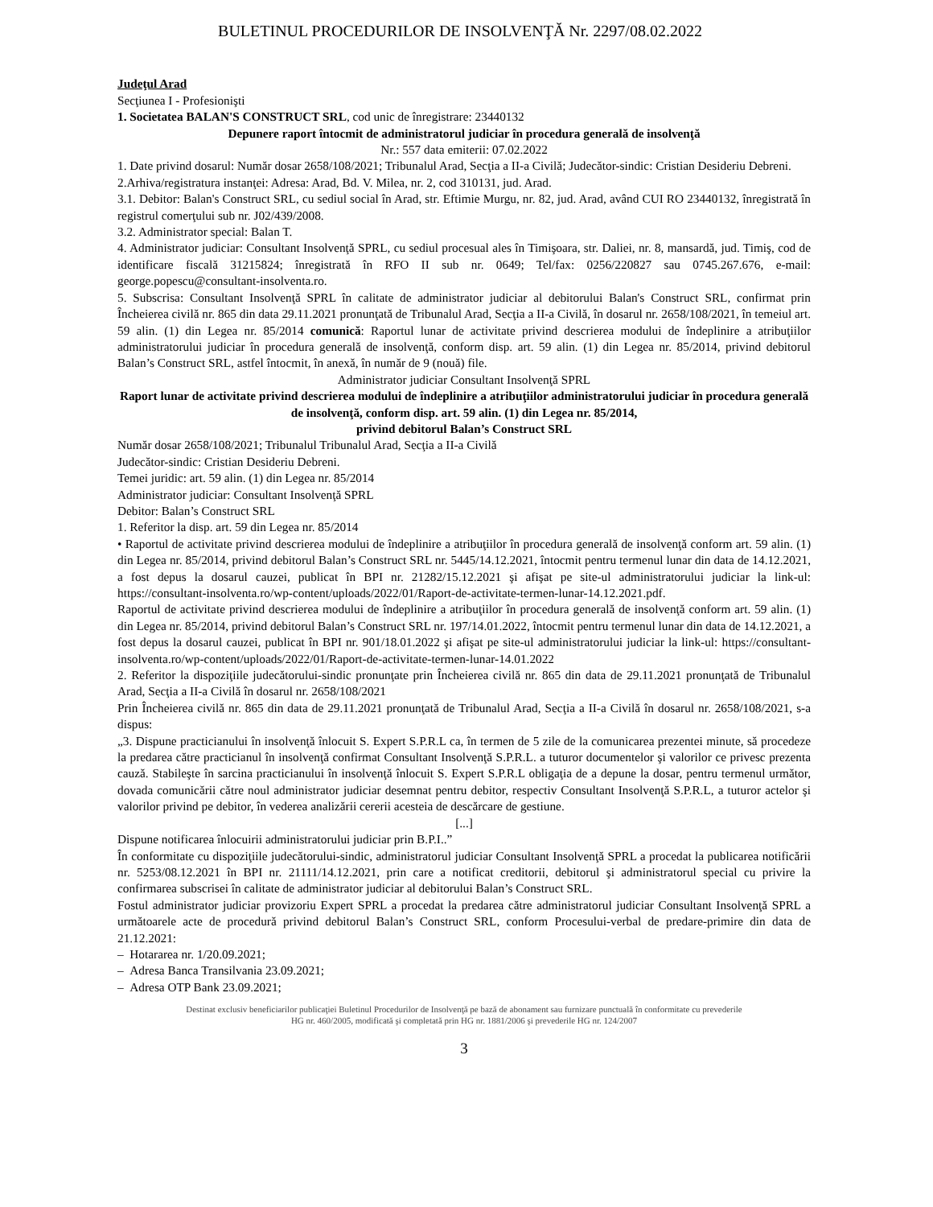BULETINUL PROCEDURILOR DE INSOLVENŢĂ Nr. 2297/08.02.2022
Judeţul Arad
Secţiunea I - Profesionişti
1. Societatea BALAN'S CONSTRUCT SRL, cod unic de înregistrare: 23440132
Depunere raport întocmit de administratorul judiciar în procedura generală de insolvenţă
Nr.: 557 data emiterii: 07.02.2022
1. Date privind dosarul: Număr dosar 2658/108/2021; Tribunalul Arad, Secţia a II-a Civilă; Judecător-sindic: Cristian Desideriu Debreni.
2.Arhiva/registratura instanţei: Adresa: Arad, Bd. V. Milea, nr. 2, cod 310131, jud. Arad.
3.1. Debitor: Balan's Construct SRL, cu sediul social în Arad, str. Eftimie Murgu, nr. 82, jud. Arad, având CUI RO 23440132, înregistrată în registrul comerţului sub nr. J02/439/2008.
3.2. Administrator special: Balan T.
4. Administrator judiciar: Consultant Insolvenţă SPRL, cu sediul procesual ales în Timişoara, str. Daliei, nr. 8, mansardă, jud. Timiş, cod de identificare fiscală 31215824; înregistrată în RFO II sub nr. 0649; Tel/fax: 0256/220827 sau 0745.267.676, e-mail: george.popescu@consultant-insolventa.ro.
5. Subscrisa: Consultant Insolvenţă SPRL în calitate de administrator judiciar al debitorului Balan's Construct SRL, confirmat prin Încheierea civilă nr. 865 din data 29.11.2021 pronunţată de Tribunalul Arad, Secţia a II-a Civilă, în dosarul nr. 2658/108/2021, în temeiul art. 59 alin. (1) din Legea nr. 85/2014 comunică: Raportul lunar de activitate privind descrierea modului de îndeplinire a atribuţiilor administratorului judiciar în procedura generală de insolvenţă, conform disp. art. 59 alin. (1) din Legea nr. 85/2014, privind debitorul Balan’s Construct SRL, astfel întocmit, în anexă, în număr de 9 (nouă) file.
Administrator judiciar Consultant Insolvenţă SPRL
Raport lunar de activitate privind descrierea modului de îndeplinire a atribuţiilor administratorului judiciar în procedura generală de insolvenţă, conform disp. art. 59 alin. (1) din Legea nr. 85/2014,
privind debitorul Balan’s Construct SRL
Număr dosar 2658/108/2021; Tribunalul Tribunalul Arad, Secţia a II-a Civilă
Judecător-sindic: Cristian Desideriu Debreni.
Temei juridic: art. 59 alin. (1) din Legea nr. 85/2014
Administrator judiciar: Consultant Insolvenţă SPRL
Debitor: Balan’s Construct SRL
1. Referitor la disp. art. 59 din Legea nr. 85/2014
• Raportul de activitate privind descrierea modului de îndeplinire a atribuţiilor în procedura generală de insolvenţă conform art. 59 alin. (1) din Legea nr. 85/2014, privind debitorul Balan’s Construct SRL nr. 5445/14.12.2021, întocmit pentru termenul lunar din data de 14.12.2021, a fost depus la dosarul cauzei, publicat în BPI nr. 21282/15.12.2021 şi afişat pe site-ul administratorului judiciar la link-ul: https://consultant-insolventa.ro/wp-content/uploads/2022/01/Raport-de-activitate-termen-lunar-14.12.2021.pdf.
Raportul de activitate privind descrierea modului de îndeplinire a atribuţiilor în procedura generală de insolvenţă conform art. 59 alin. (1) din Legea nr. 85/2014, privind debitorul Balan’s Construct SRL nr. 197/14.01.2022, întocmit pentru termenul lunar din data de 14.12.2021, a fost depus la dosarul cauzei, publicat în BPI nr. 901/18.01.2022 şi afişat pe site-ul administratorului judiciar la link-ul: https://consultant-insolventa.ro/wp-content/uploads/2022/01/Raport-de-activitate-termen-lunar-14.01.2022
2. Referitor la dispoziţiile judecătorului-sindic pronunţate prin Încheierea civilă nr. 865 din data de 29.11.2021 pronunţată de Tribunalul Arad, Secţia a II-a Civilă în dosarul nr. 2658/108/2021
Prin Încheierea civilă nr. 865 din data de 29.11.2021 pronunţată de Tribunalul Arad, Secţia a II-a Civilă în dosarul nr. 2658/108/2021, s-a dispus:
„3. Dispune practicianului în insolvenţă înlocuit S. Expert S.P.R.L ca, în termen de 5 zile de la comunicarea prezentei minute, să procedeze la predarea către practicianul în insolvenţă confirmat Consultant Insolvenţă S.P.R.L. a tuturor documentelor şi valorilor ce privesc prezenta cauză. Stabileşte în sarcina practicianului în insolvenţă înlocuit S. Expert S.P.R.L obligaţia de a depune la dosar, pentru termenul următor, dovada comunicării către noul administrator judiciar desemnat pentru debitor, respectiv Consultant Insolvenţă S.P.R.L, a tuturor actelor şi valorilor privind pe debitor, în vederea analizării cererii acesteia de descărcare de gestiune.
[...]
Dispune notificarea înlocuirii administratorului judiciar prin B.P.I..”
În conformitate cu dispoziţiile judecătorului-sindic, administratorul judiciar Consultant Insolvenţă SPRL a procedat la publicarea notificării nr. 5253/08.12.2021 în BPI nr. 21111/14.12.2021, prin care a notificat creditorii, debitorul şi administratorul special cu privire la confirmarea subscrisei în calitate de administrator judiciar al debitorului Balan’s Construct SRL.
Fostul administrator judiciar provizoriu Expert SPRL a procedat la predarea către administratorul judiciar Consultant Insolvenţă SPRL a următoarele acte de procedură privind debitorul Balan’s Construct SRL, conform Procesului-verbal de predare-primire din data de 21.12.2021:
– Hotararea nr. 1/20.09.2021;
– Adresa Banca Transilvania 23.09.2021;
– Adresa OTP Bank 23.09.2021;
Destinat exclusiv beneficiarilor publicaţiei Buletinul Procedurilor de Insolvenţă pe bază de abonament sau furnizare punctuală în conformitate cu prevederile
HG nr. 460/2005, modificată şi completată prin HG nr. 1881/2006 şi prevederile HG nr. 124/2007
3